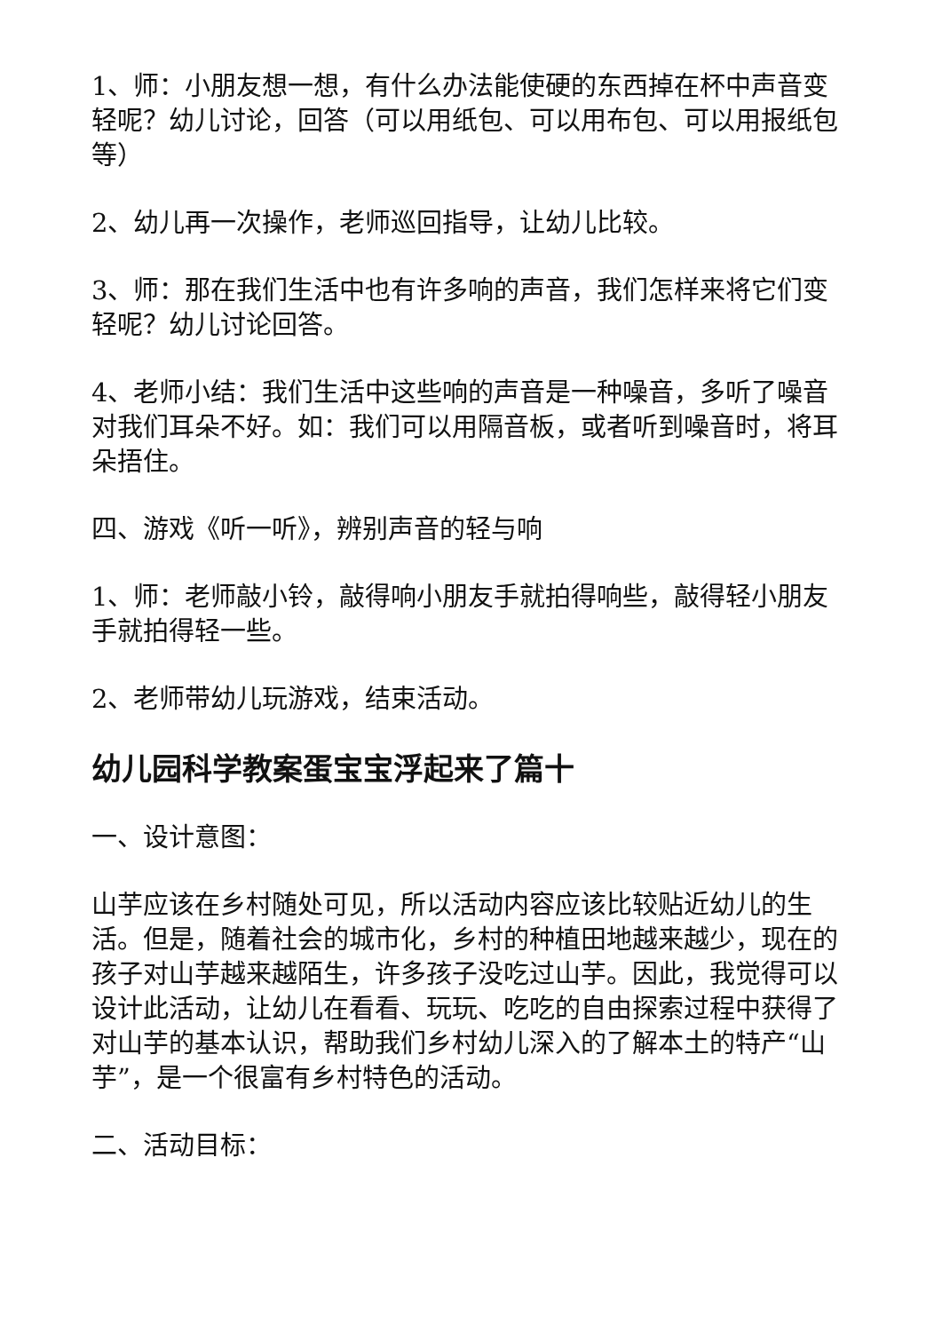1、师：小朋友想一想，有什么办法能使硬的东西掉在杯中声音变轻呢？幼儿讨论，回答（可以用纸包、可以用布包、可以用报纸包等）
2、幼儿再一次操作，老师巡回指导，让幼儿比较。
3、师：那在我们生活中也有许多响的声音，我们怎样来将它们变轻呢？幼儿讨论回答。
4、老师小结：我们生活中这些响的声音是一种噪音，多听了噪音对我们耳朵不好。如：我们可以用隔音板，或者听到噪音时，将耳朵捂住。
四、游戏《听一听》，辨别声音的轻与响
1、师：老师敲小铃，敲得响小朋友手就拍得响些，敲得轻小朋友手就拍得轻一些。
2、老师带幼儿玩游戏，结束活动。
幼儿园科学教案蛋宝宝浮起来了篇十
一、设计意图：
山芋应该在乡村随处可见，所以活动内容应该比较贴近幼儿的生活。但是，随着社会的城市化，乡村的种植田地越来越少，现在的孩子对山芋越来越陌生，许多孩子没吃过山芋。因此，我觉得可以设计此活动，让幼儿在看看、玩玩、吃吃的自由探索过程中获得了对山芋的基本认识，帮助我们乡村幼儿深入的了解本土的特产“山芋”，是一个很富有乡村特色的活动。
二、活动目标：